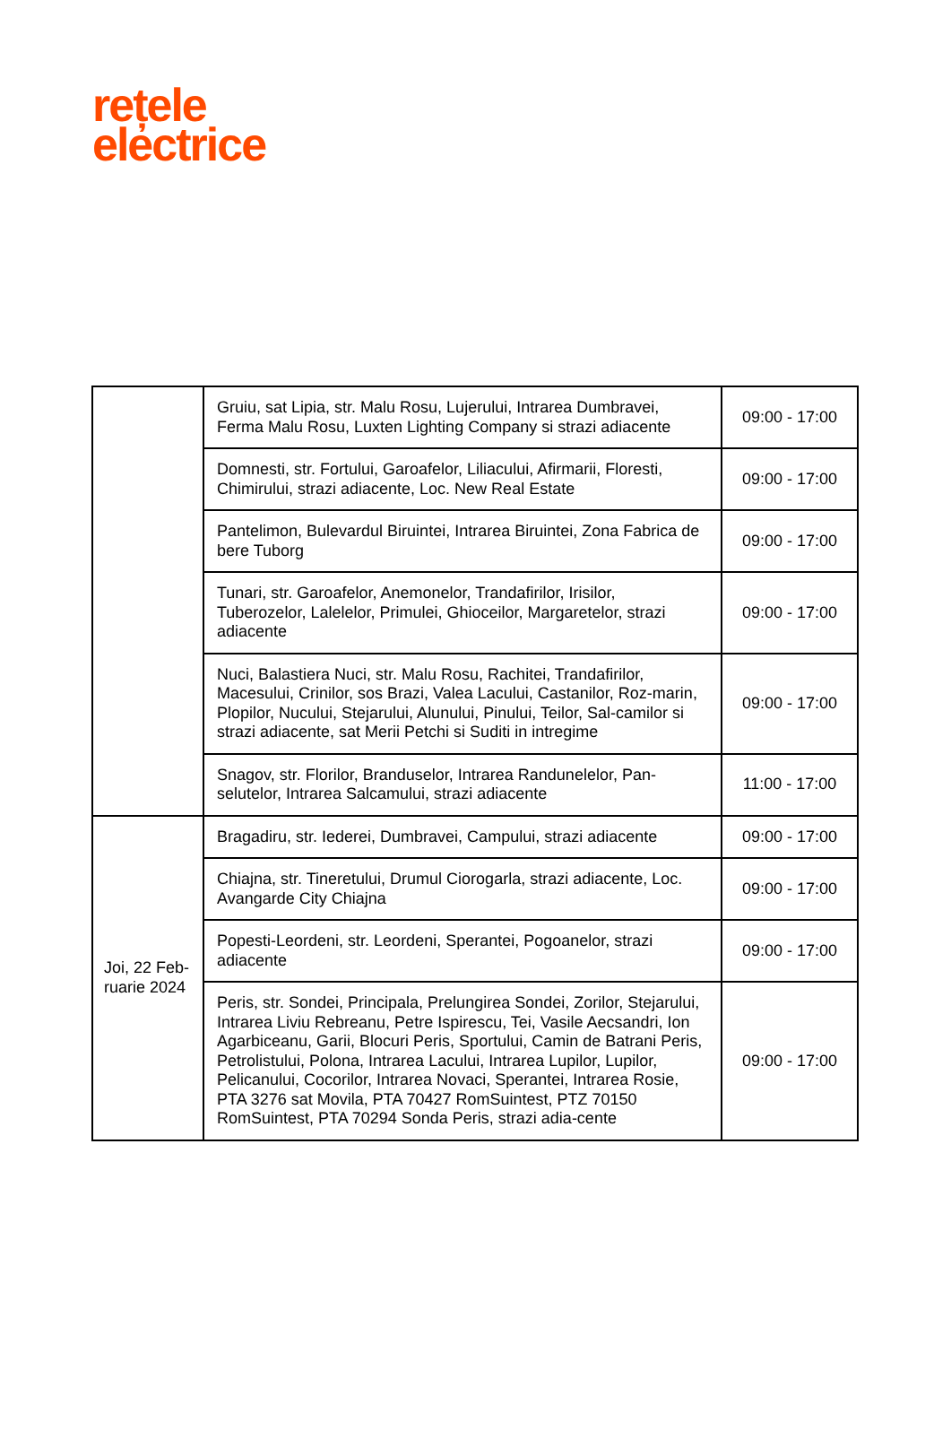rețele
electrice
| | Gruiu, sat Lipia, str. Malu Rosu, Lujerului, Intrarea Dumbravei, Ferma Malu Rosu, Luxten Lighting Company si strazi adiacente | 09:00 - 17:00 |
| | Domnesti, str. Fortului, Garoafelor, Liliacului, Afirmarii, Floresti, Chimirului, strazi adiacente, Loc. New Real Estate | 09:00 - 17:00 |
| | Pantelimon, Bulevardul Biruintei, Intrarea Biruintei, Zona Fabrica de bere Tuborg | 09:00 - 17:00 |
| | Tunari, str. Garoafelor, Anemonelor, Trandafirilor, Irisilor, Tuberozelor, Lalelelor, Primulei, Ghioceilor, Margaretelor, strazi adiacente | 09:00 - 17:00 |
| | Nuci, Balastiera Nuci, str. Malu Rosu, Rachitei, Trandafirilor, Macesului, Crinilor, sos Brazi, Valea Lacului, Castanilor, Roz-marin, Plopilor, Nucului, Stejarului, Alunului, Pinului, Teilor, Sal-camilor si strazi adiacente, sat Merii Petchi si Suditi in intregime | 09:00 - 17:00 |
| | Snagov, str. Florilor, Branduselor, Intrarea Randunelelor, Pan-selutelor, Intrarea Salcamului, strazi adiacente | 11:00 - 17:00 |
| Joi, 22 Feb-ruarie 2024 | Bragadiru, str. Iederei, Dumbravei, Campului, strazi adiacente | 09:00 - 17:00 |
| | Chiajna, str. Tineretului, Drumul Ciorogarla, strazi adiacente, Loc. Avangarde City Chiajna | 09:00 - 17:00 |
| | Popesti-Leordeni, str. Leordeni, Sperantei, Pogoanelor, strazi adiacente | 09:00 - 17:00 |
| | Peris, str. Sondei, Principala, Prelungirea Sondei, Zorilor, Stejarului, Intrarea Liviu Rebreanu, Petre Ispirescu, Tei, Vasile Aecsandri, Ion Agarbiceanu, Garii, Blocuri Peris, Sportului, Camin de Batrani Peris, Petrolistului, Polona, Intrarea Lacului, Intrarea Lupilor, Lupilor, Pelicanului, Cocorilor, Intrarea Novaci, Sperantei, Intrarea Rosie, PTA 3276 sat Movila, PTA 70427 RomSuintest, PTZ 70150 RomSuintest, PTA 70294 Sonda Peris, strazi adia-cente | 09:00 - 17:00 |